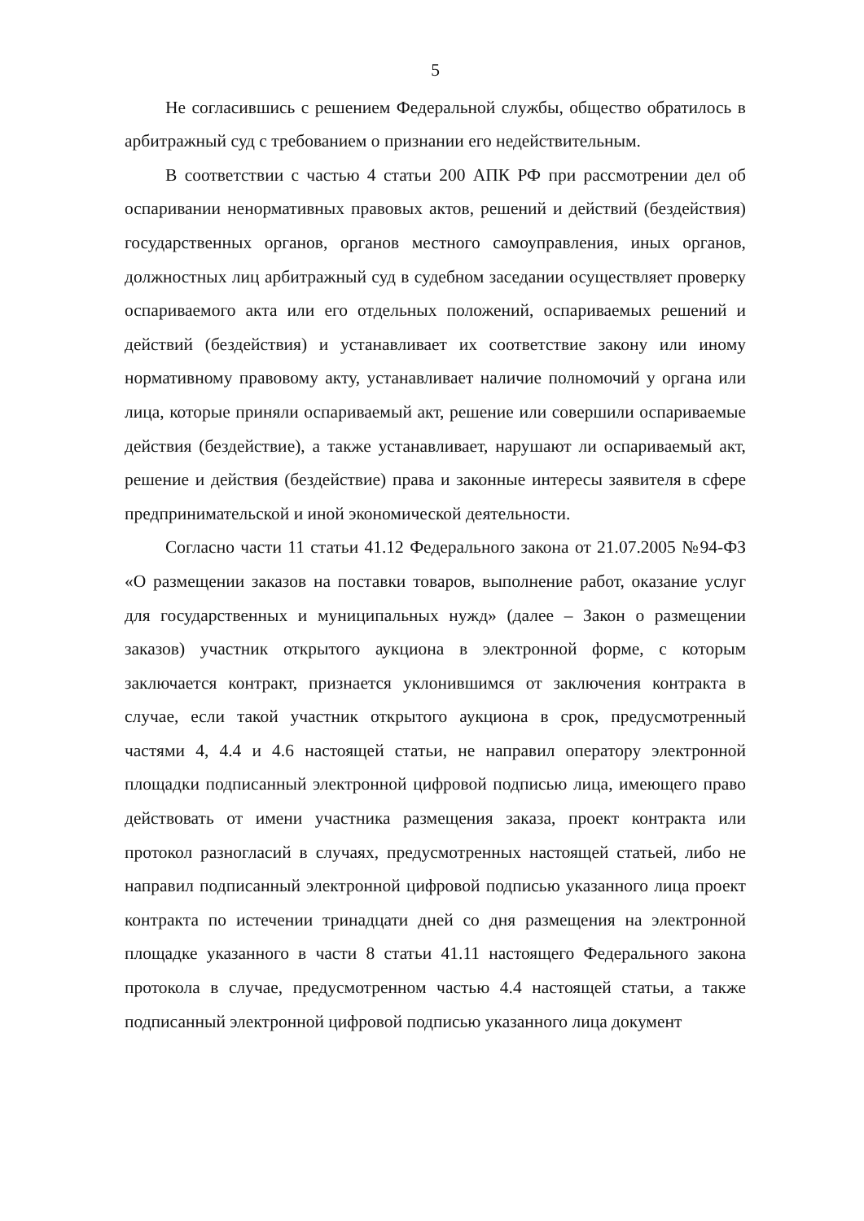5
Не согласившись с решением Федеральной службы, общество обратилось в арбитражный суд с требованием о признании его недействительным.
В соответствии с частью 4 статьи 200 АПК РФ при рассмотрении дел об оспаривании ненормативных правовых актов, решений и действий (бездействия) государственных органов, органов местного самоуправления, иных органов, должностных лиц арбитражный суд в судебном заседании осуществляет проверку оспариваемого акта или его отдельных положений, оспариваемых решений и действий (бездействия) и устанавливает их соответствие закону или иному нормативному правовому акту, устанавливает наличие полномочий у органа или лица, которые приняли оспариваемый акт, решение или совершили оспариваемые действия (бездействие), а также устанавливает, нарушают ли оспариваемый акт, решение и действия (бездействие) права и законные интересы заявителя в сфере предпринимательской и иной экономической деятельности.
Согласно части 11 статьи 41.12 Федерального закона от 21.07.2005 №94-ФЗ «О размещении заказов на поставки товаров, выполнение работ, оказание услуг для государственных и муниципальных нужд» (далее – Закон о размещении заказов) участник открытого аукциона в электронной форме, с которым заключается контракт, признается уклонившимся от заключения контракта в случае, если такой участник открытого аукциона в срок, предусмотренный частями 4, 4.4 и 4.6 настоящей статьи, не направил оператору электронной площадки подписанный электронной цифровой подписью лица, имеющего право действовать от имени участника размещения заказа, проект контракта или протокол разногласий в случаях, предусмотренных настоящей статьей, либо не направил подписанный электронной цифровой подписью указанного лица проект контракта по истечении тринадцати дней со дня размещения на электронной площадке указанного в части 8 статьи 41.11 настоящего Федерального закона протокола в случае, предусмотренном частью 4.4 настоящей статьи, а также подписанный электронной цифровой подписью указанного лица документ